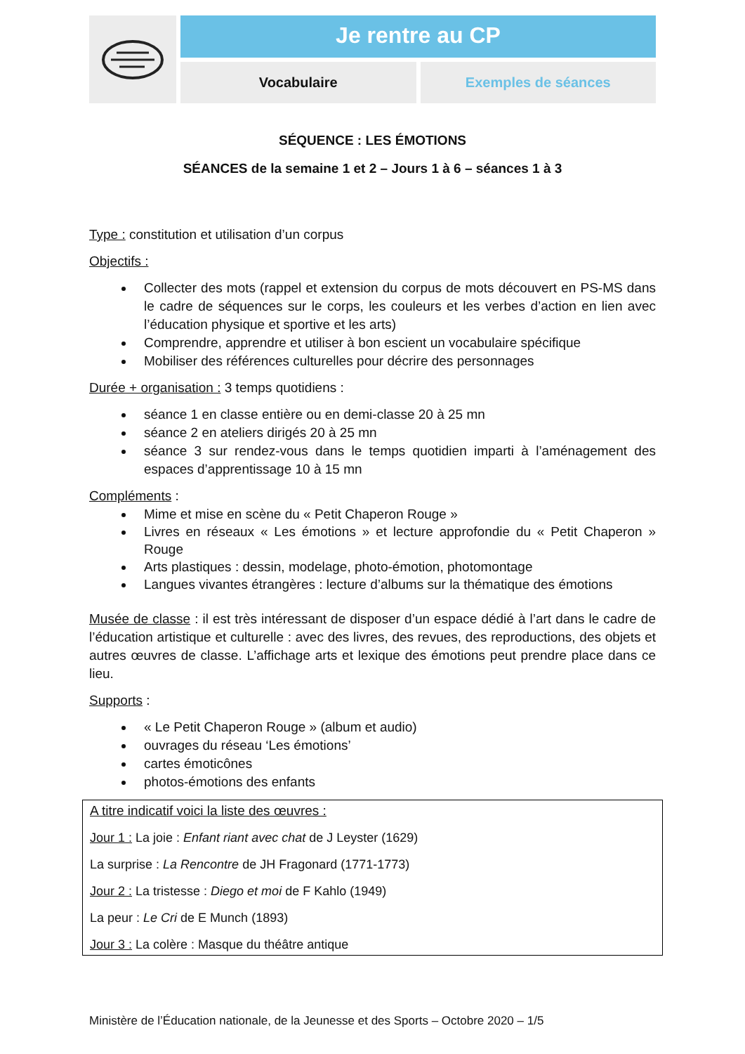Je rentre au CP
Vocabulaire Exemples de séances
SÉQUENCE : LES ÉMOTIONS
SÉANCES de la semaine 1 et 2 – Jours 1 à 6 – séances 1 à 3
Type : constitution et utilisation d’un corpus
Objectifs :
Collecter des mots (rappel et extension du corpus de mots découvert en PS-MS dans le cadre de séquences sur le corps, les couleurs et les verbes d’action en lien avec l’éducation physique et sportive et les arts)
Comprendre, apprendre et utiliser à bon escient un vocabulaire spécifique
Mobiliser des références culturelles pour décrire des personnages
Durée + organisation : 3 temps quotidiens :
séance 1 en classe entière ou en demi-classe 20 à 25 mn
séance 2 en ateliers dirigés 20 à 25 mn
séance 3 sur rendez-vous dans le temps quotidien imparti à l’aménagement des espaces d’apprentissage 10 à 15 mn
Compléments :
Mime et mise en scène du « Petit Chaperon Rouge »
Livres en réseaux « Les émotions » et lecture approfondie du « Petit Chaperon » Rouge
Arts plastiques : dessin, modelage, photo-émotion, photomontage
Langues vivantes étrangères : lecture d’albums sur la thématique des émotions
Musée de classe : il est très intéressant de disposer d’un espace dédié à l’art dans le cadre de l’éducation artistique et culturelle : avec des livres, des revues, des reproductions, des objets et autres œuvres de classe. L’affichage arts et lexique des émotions peut prendre place dans ce lieu.
Supports :
« Le Petit Chaperon Rouge » (album et audio)
ouvrages du réseau ‘Les émotions’
cartes émoticônes
photos-émotions des enfants
A titre indicatif voici la liste des œuvres :
Jour 1 : La joie : Enfant riant avec chat de J Leyster (1629)
La surprise : La Rencontre de JH Fragonard (1771-1773)
Jour 2 : La tristesse : Diego et moi de F Kahlo (1949)
La peur : Le Cri de E Munch (1893)
Jour 3 : La colère : Masque du théâtre antique
Ministère de l’Éducation nationale, de la Jeunesse et des Sports – Octobre 2020 – 1/5